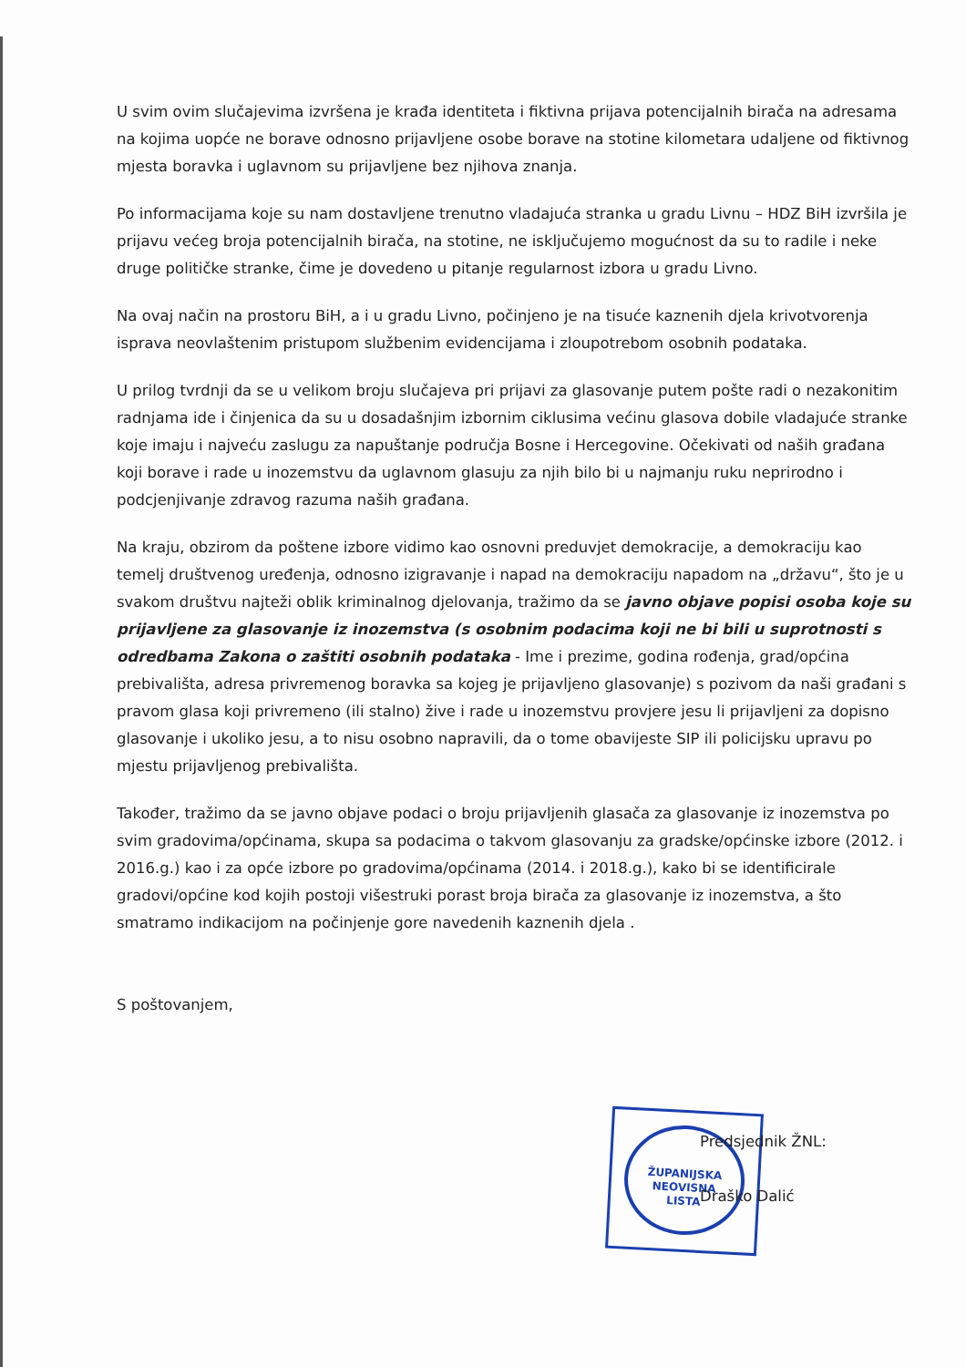U svim ovim slučajevima izvršena je krađa identiteta i fiktivna prijava potencijalnih birača na adresama na kojima uopće ne borave odnosno prijavljene osobe borave na stotine kilometara udaljene od fiktivnog mjesta boravka i uglavnom su prijavljene bez njihova znanja.
Po informacijama koje su nam dostavljene trenutno vladajuća stranka u gradu Livnu – HDZ BiH izvršila je prijavu većeg broja potencijalnih birača, na stotine, ne isključujemo mogućnost da su to radile i neke druge političke stranke, čime je dovedeno u pitanje regularnost izbora u gradu Livno.
Na ovaj način na prostoru BiH, a i u gradu Livno, počinjeno je na tisuće kaznenih djela krivotvorenja isprava neovlaštenim pristupom službenim evidencijama i zloupotrebom osobnih podataka.
U prilog tvrdnji da se u velikom broju slučajeva pri prijavi za glasovanje putem pošte radi o nezakonitim radnjama ide i činjenica da su u dosadašnjim izbornim ciklusima većinu glasova dobile vladajuće stranke koje imaju i najveću zaslugu za napuštanje područja Bosne i Hercegovine. Očekivati od naših građana koji borave i rade u inozemstvu da uglavnom glasuju za njih bilo bi u najmanju ruku neprirodno i podcjenjivanje zdravog razuma naših građana.
Na kraju, obzirom da poštene izbore vidimo kao osnovni preduvjet demokracije, a demokraciju kao temelj društvenog uređenja, odnosno izigravanje i napad na demokraciju napadom na „državu“, što je u svakom društvu najteži oblik kriminalnog djelovanja, tražimo da se javno objave popisi osoba koje su prijavljene za glasovanje iz inozemstva (s osobnim podacima koji ne bi bili u suprotnosti s odredbama Zakona o zaštiti osobnih podataka - Ime i prezime, godina rođenja, grad/općina prebivališta, adresa privremenog boravka sa kojeg je prijavljeno glasovanje) s pozivom da naši građani s pravom glasa koji privremeno (ili stalno) žive i rade u inozemstvu provjere jesu li prijavljeni za dopisno glasovanje i ukoliko jesu, a to nisu osobno napravili, da o tome obavijeste SIP ili policijsku upravu po mjestu prijavljenog prebivališta.
Također, tražimo da se javno objave podaci o broju prijavljenih glasača za glasovanje iz inozemstva po svim gradovima/općinama, skupa sa podacima o takvom glasovanju za gradske/općinske izbore (2012. i 2016.g.) kao i za opće izbore po gradovima/općinama (2014. i 2018.g.), kako bi se identificirale gradovi/općine kod kojih postoji višestruki porast broja birača za glasovanje iz inozemstva, a što smatramo indikacijom na počinjenje gore navedenih kaznenih djela .
S poštovanjem,
ŽUPANIJSKA
NEOVISNA
LISTA
Predsjednik ŽNL:
Draško Dalić